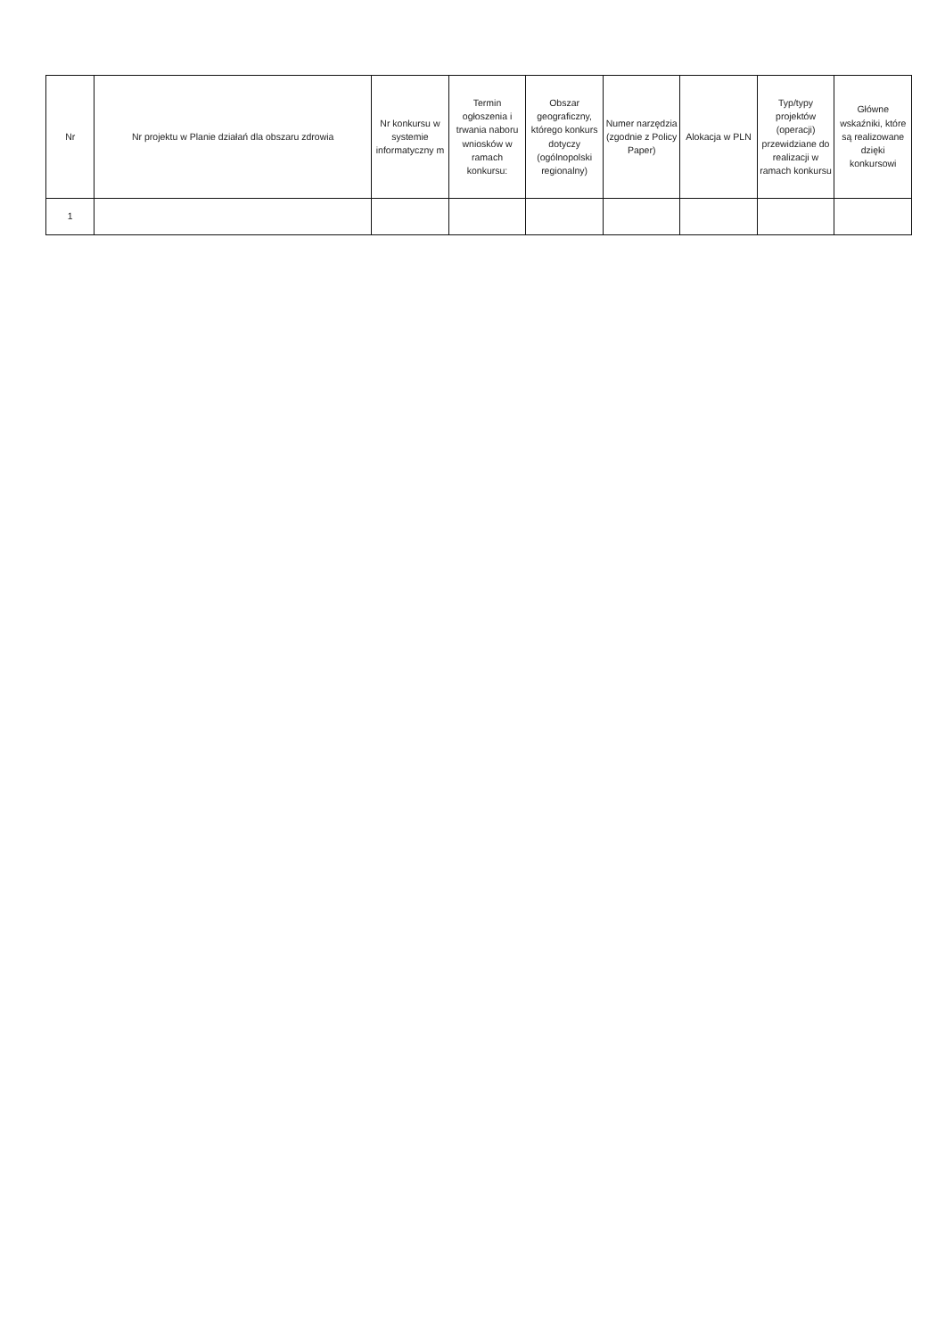| Nr | Nr projektu w Planie działań dla obszaru zdrowia | Nr konkursu w systemie informatyczny m | Termin ogłoszenia i trwania naboru wniosków w ramach konkursu: | Obszar geograficzny, którego konkurs dotyczy (ogólnopolski regionalny) | Numer narzędzia (zgodnie z Policy Paper) | Alokacja w PLN | Typ/typy projektów (operacji) przewidziane do realizacji w ramach konkursu | Główne wskaźniki, które są realizowane dzięki konkursowi |
| --- | --- | --- | --- | --- | --- | --- | --- | --- |
| 1 | | | | | | | | |